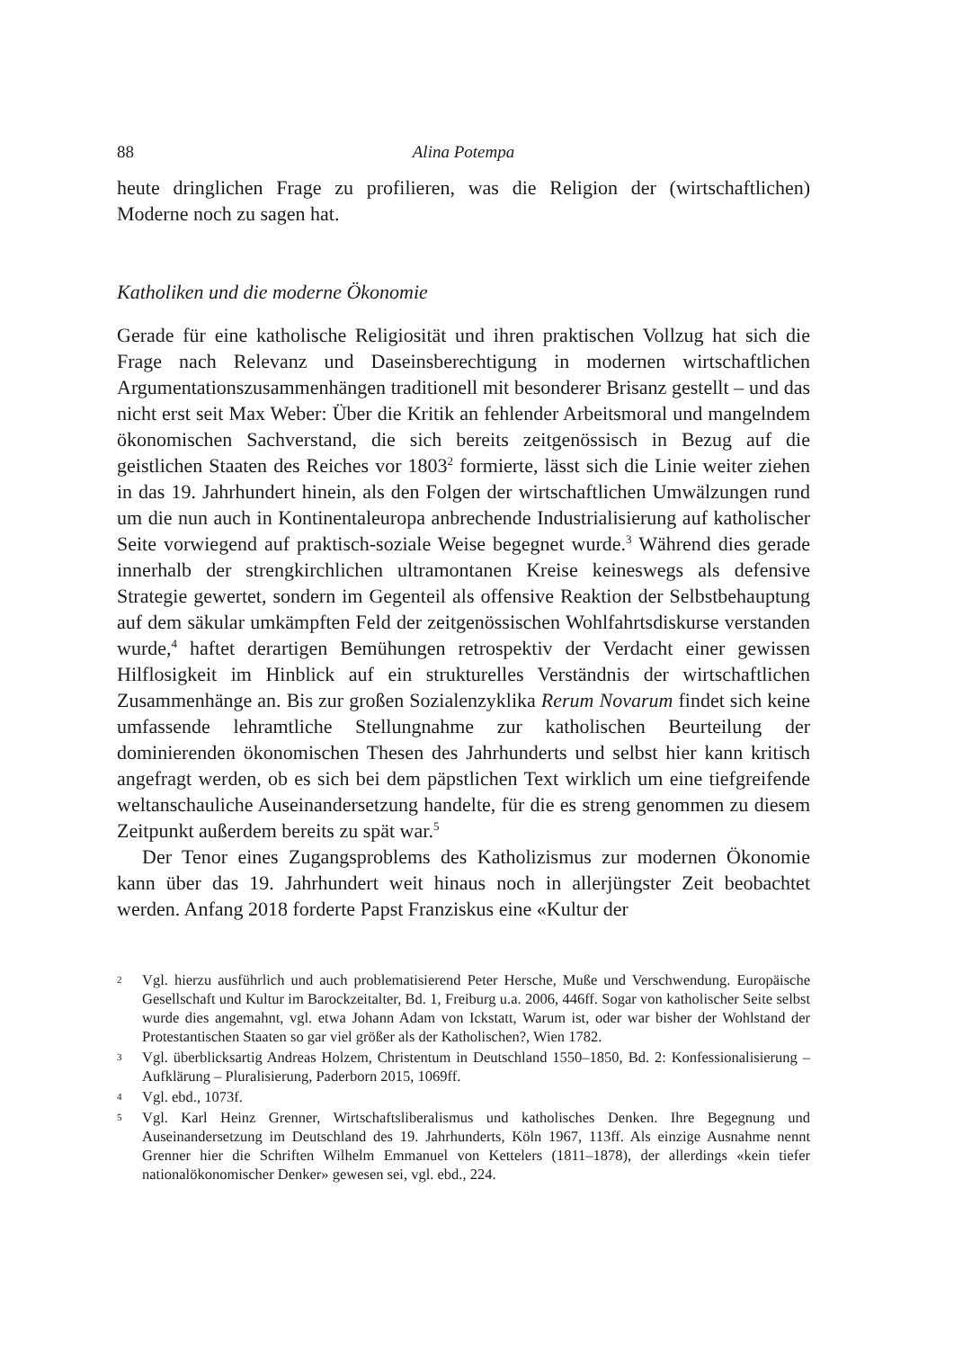88 Alina Potempa
heute dringlichen Frage zu profilieren, was die Religion der (wirtschaftlichen) Moderne noch zu sagen hat.
Katholiken und die moderne Ökonomie
Gerade für eine katholische Religiosität und ihren praktischen Vollzug hat sich die Frage nach Relevanz und Daseinsberechtigung in modernen wirtschaftlichen Argumentationszusammenhängen traditionell mit besonderer Brisanz gestellt – und das nicht erst seit Max Weber: Über die Kritik an fehlender Arbeitsmoral und mangelndem ökonomischen Sachverstand, die sich bereits zeitgenössisch in Bezug auf die geistlichen Staaten des Reiches vor 1803<sup>2</sup> formierte, lässt sich die Linie weiter ziehen in das 19. Jahrhundert hinein, als den Folgen der wirtschaftlichen Umwälzungen rund um die nun auch in Kontinentaleuropa anbrechende Industrialisierung auf katholischer Seite vorwiegend auf praktisch-soziale Weise begegnet wurde.<sup>3</sup> Während dies gerade innerhalb der strengkirchlichen ultramontanen Kreise keineswegs als defensive Strategie gewertet, sondern im Gegenteil als offensive Reaktion der Selbstbehauptung auf dem säkular umkämpften Feld der zeitgenössischen Wohlfahrtsdiskurse verstanden wurde,<sup>4</sup> haftet derartigen Bemühungen retrospektiv der Verdacht einer gewissen Hilflosigkeit im Hinblick auf ein strukturelles Verständnis der wirtschaftlichen Zusammenhänge an. Bis zur großen Sozialenzyklika Rerum Novarum findet sich keine umfassende lehramtliche Stellungnahme zur katholischen Beurteilung der dominierenden ökonomischen Thesen des Jahrhunderts und selbst hier kann kritisch angefragt werden, ob es sich bei dem päpstlichen Text wirklich um eine tiefgreifende weltanschauliche Auseinandersetzung handelte, für die es streng genommen zu diesem Zeitpunkt außerdem bereits zu spät war.<sup>5</sup>
Der Tenor eines Zugangsproblems des Katholizismus zur modernen Ökonomie kann über das 19. Jahrhundert weit hinaus noch in allerjüngster Zeit beobachtet werden. Anfang 2018 forderte Papst Franziskus eine «Kultur der
2 Vgl. hierzu ausführlich und auch problematisierend Peter Hersche, Muße und Verschwendung. Europäische Gesellschaft und Kultur im Barockzeitalter, Bd. 1, Freiburg u.a. 2006, 446ff. Sogar von katholischer Seite selbst wurde dies angemahnt, vgl. etwa Johann Adam von Ickstatt, Warum ist, oder war bisher der Wohlstand der Protestantischen Staaten so gar viel größer als der Katholischen?, Wien 1782.
3 Vgl. überblicksartig Andreas Holzem, Christentum in Deutschland 1550–1850, Bd. 2: Konfessionalisierung – Aufklärung – Pluralisierung, Paderborn 2015, 1069ff.
4 Vgl. ebd., 1073f.
5 Vgl. Karl Heinz Grenner, Wirtschaftsliberalismus und katholisches Denken. Ihre Begegnung und Auseinandersetzung im Deutschland des 19. Jahrhunderts, Köln 1967, 113ff. Als einzige Ausnahme nennt Grenner hier die Schriften Wilhelm Emmanuel von Kettelers (1811–1878), der allerdings «kein tiefer nationalökonomischer Denker» gewesen sei, vgl. ebd., 224.